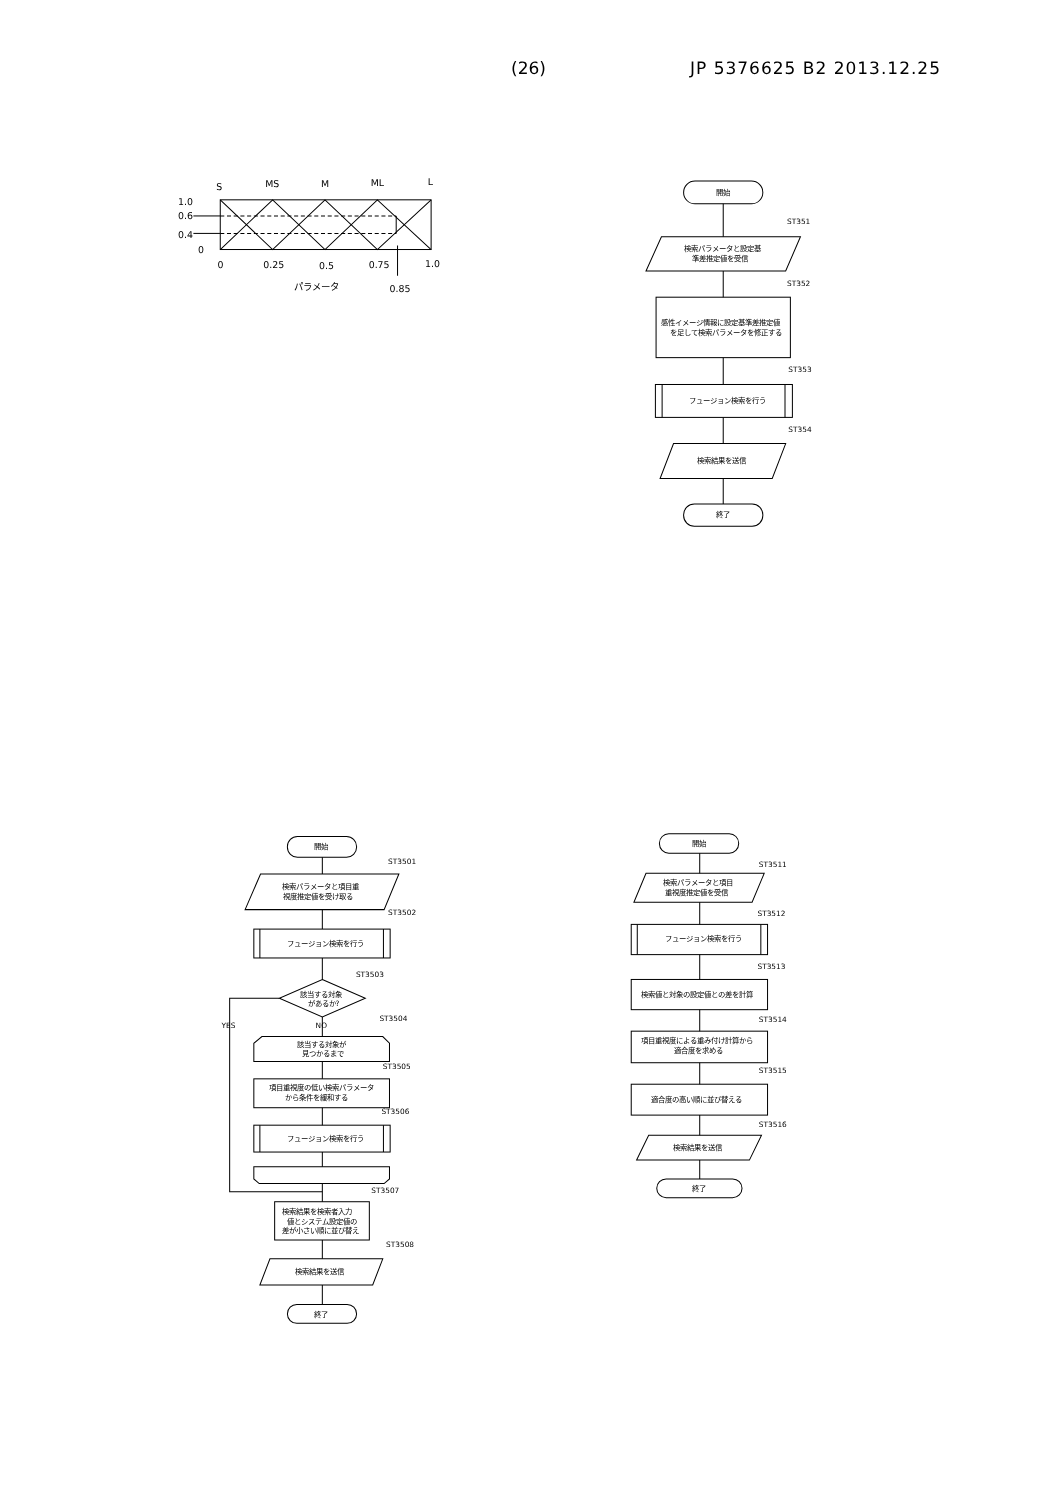(26) JP 5376625 B2 2013.12.25
S
MS
M
ML
L
1.0
0.6
0.4
0
0
0.25
0.5
0.75
1.0
パラメータ
0.85
開始
ST351
検索パラメータと設定基
準差推定値を受信
ST352
感性イメージ情報に設定基準差推定値
を足して検索パラメータを修正する
ST353
フュージョン検索を行う
ST354
検索結果を送信
終了
開始
ST3501
検索パラメータと項目重
視度推定値を受け取る
ST3502
フュージョン検索を行う
ST3503
該当する対象
があるか?
YES
NO
ST3504
該当する対象が
見つかるまで
ST3505
項目重視度の低い検索パラメータ
から条件を緩和する
ST3506
フュージョン検索を行う
ST3507
検索結果を検索者入力
値とシステム設定値の
差が小さい順に並び替え
ST3508
検索結果を送信
終了
開始
ST3511
検索パラメータと項目
重視度推定値を受信
ST3512
フュージョン検索を行う
ST3513
検索値と対象の設定値との差を計算
ST3514
項目重視度による重み付け計算から
適合度を求める
ST3515
適合度の高い順に並び替える
ST3516
検索結果を送信
終了